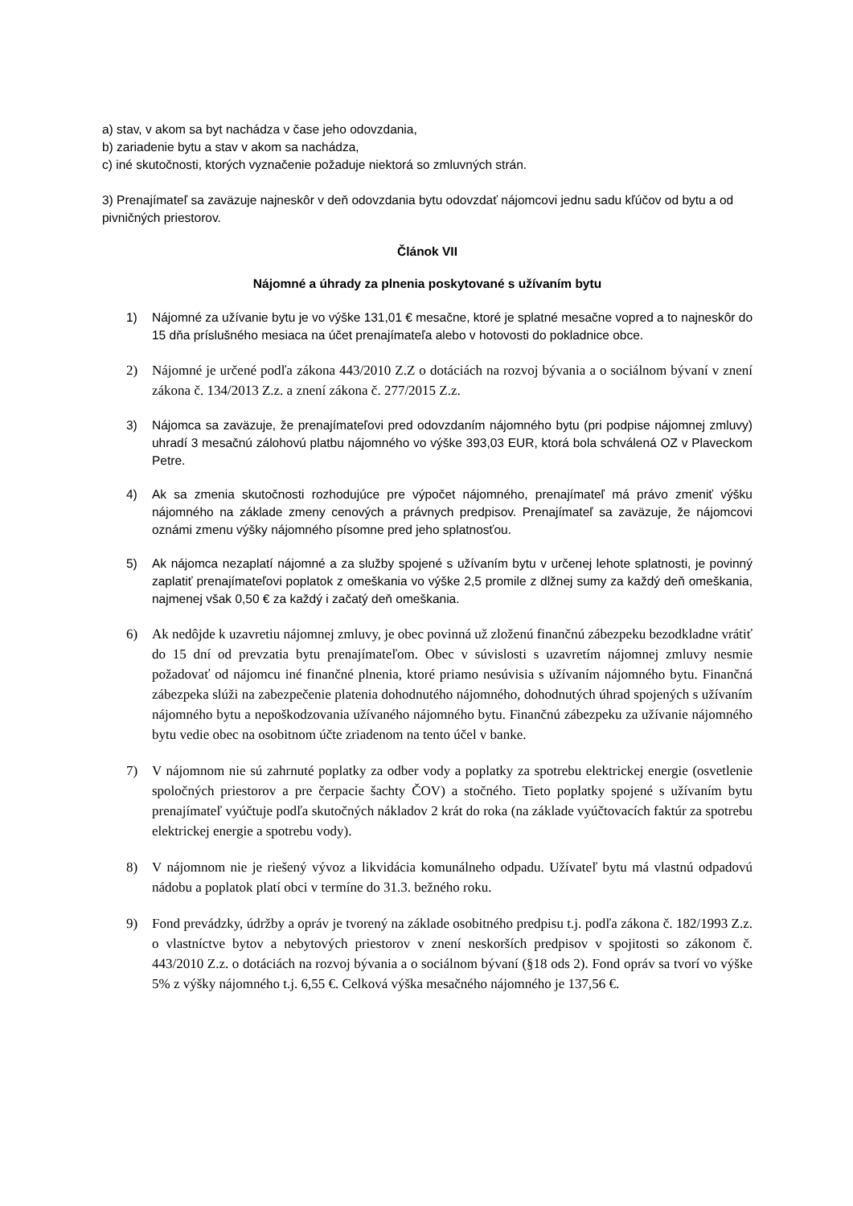a) stav, v akom sa byt nachádza v čase jeho odovzdania,
b) zariadenie bytu a stav v akom sa nachádza,
c) iné skutočnosti, ktorých vyznačenie požaduje niektorá so zmluvných strán.
3) Prenajímateľ sa zaväzuje najneskôr v deň odovzdania bytu odovzdať nájomcovi jednu sadu kľúčov od bytu a od pivničných priestorov.
Článok VII
Nájomné a úhrady za plnenia poskytované s užívaním bytu
1) Nájomné za užívanie bytu je vo výške 131,01 € mesačne, ktoré je splatné mesačne vopred a to najneskôr do 15 dňa príslušného mesiaca na účet prenajímateľa alebo v hotovosti do pokladnice obce.
2) Nájomné je určené podľa zákona 443/2010 Z.Z o dotáciách na rozvoj bývania a o sociálnom bývaní v znení zákona č. 134/2013 Z.z. a znení zákona č. 277/2015 Z.z.
3) Nájomca sa zaväzuje, že prenajímateľovi pred odovzdaním nájomného bytu (pri podpise nájomnej zmluvy) uhradí 3 mesačnú zálohovú platbu nájomného vo výške 393,03 EUR, ktorá bola schválená OZ v Plaveckom Petre.
4) Ak sa zmenia skutočnosti rozhodujúce pre výpočet nájomného, prenajímateľ má právo zmeniť výšku nájomného na základe zmeny cenových a právnych predpisov. Prenajímateľ sa zaväzuje, že nájomcovi oznámi zmenu výšky nájomného písomne pred jeho splatnosťou.
5) Ak nájomca nezaplatí nájomné a za služby spojené s užívaním bytu v určenej lehote splatnosti, je povinný zaplatiť prenajímateľovi poplatok z omeškania vo výške 2,5 promile z dlžnej sumy za každý deň omeškania, najmenej však 0,50 € za každý i začatý deň omeškania.
6) Ak nedôjde k uzavretiu nájomnej zmluvy, je obec povinná už zloženú finančnú zábezpeku bezodkladne vrátiť do 15 dní od prevzatia bytu prenajímateľom. Obec v súvislosti s uzavretím nájomnej zmluvy nesmie požadovať od nájomcu iné finančné plnenia, ktoré priamo nesúvisia s užívaním nájomného bytu. Finančná zábezpeka slúži na zabezpečenie platenia dohodnutého nájomného, dohodnutých úhrad spojených s užívaním nájomného bytu a nepoškodzovania užívaného nájomného bytu. Finančnú zábezpeku za užívanie nájomného bytu vedie obec na osobitnom účte zriadenom na tento účel v banke.
7) V nájomnom nie sú zahrnuté poplatky za odber vody a poplatky za spotrebu elektrickej energie (osvetlenie spoločných priestorov a pre čerpacie šachty ČOV) a stočného. Tieto poplatky spojené s užívaním bytu prenajímateľ vyúčtuje podľa skutočných nákladov 2 krát do roka (na základe vyúčtovacích faktúr za spotrebu elektrickej energie a spotrebu vody).
8) V nájomnom nie je riešený vývoz a likvidácia komunálneho odpadu. Užívateľ bytu má vlastnú odpadovú nádobu a poplatok platí obci v termíne do 31.3. bežného roku.
9) Fond prevádzky, údržby a opráv je tvorený na základe osobitného predpisu t.j. podľa zákona č. 182/1993 Z.z. o vlastníctve bytov a nebytových priestorov v znení neskorších predpisov v spojitosti so zákonom č. 443/2010 Z.z. o dotáciách na rozvoj bývania a o sociálnom bývaní (§18 ods 2). Fond opráv sa tvorí vo výške 5% z výšky nájomného t.j. 6,55 €. Celková výška mesačného nájomného je 137,56 €.